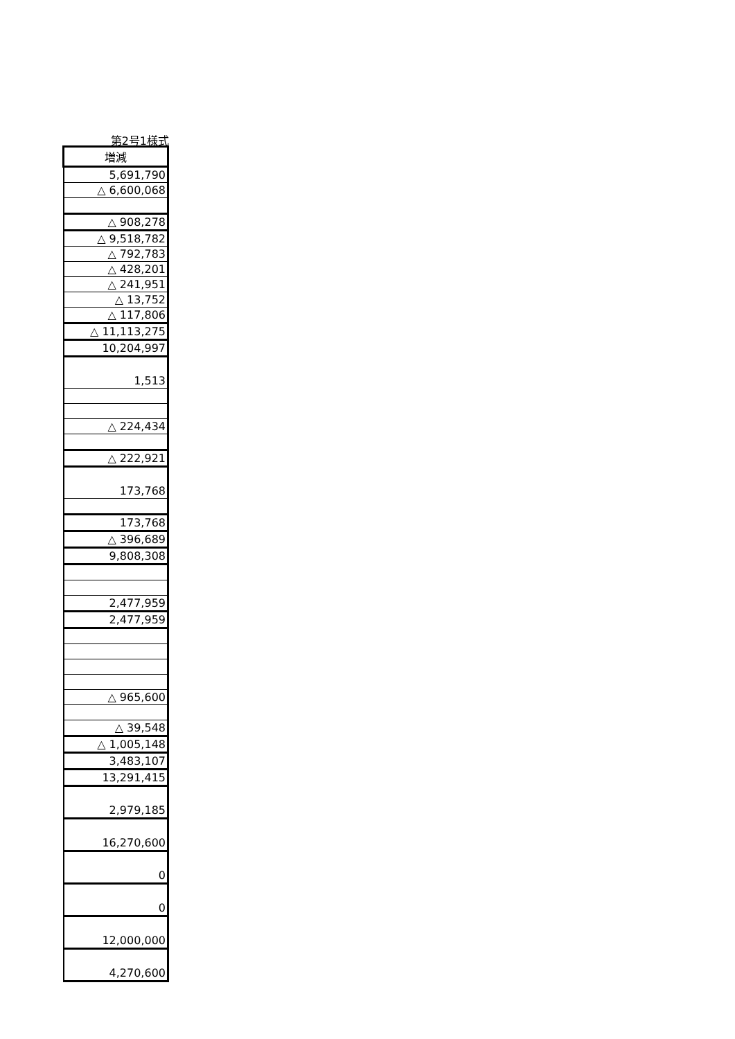第2号1様式
| 増減 |
| --- |
| 5,691,790 |
| △ 6,600,068 |
| △ 908,278 |
| △ 9,518,782 |
| △ 792,783 |
| △ 428,201 |
| △ 241,951 |
| △ 13,752 |
| △ 117,806 |
| △ 11,113,275 |
| 10,204,997 |
| 1,513 |
| △ 224,434 |
| △ 222,921 |
| 173,768 |
| 173,768 |
| △ 396,689 |
| 9,808,308 |
| 2,477,959 |
| 2,477,959 |
| △ 965,600 |
| △ 39,548 |
| △ 1,005,148 |
| 3,483,107 |
| 13,291,415 |
| 2,979,185 |
| 16,270,600 |
| 0 |
| 0 |
| 12,000,000 |
| 4,270,600 |